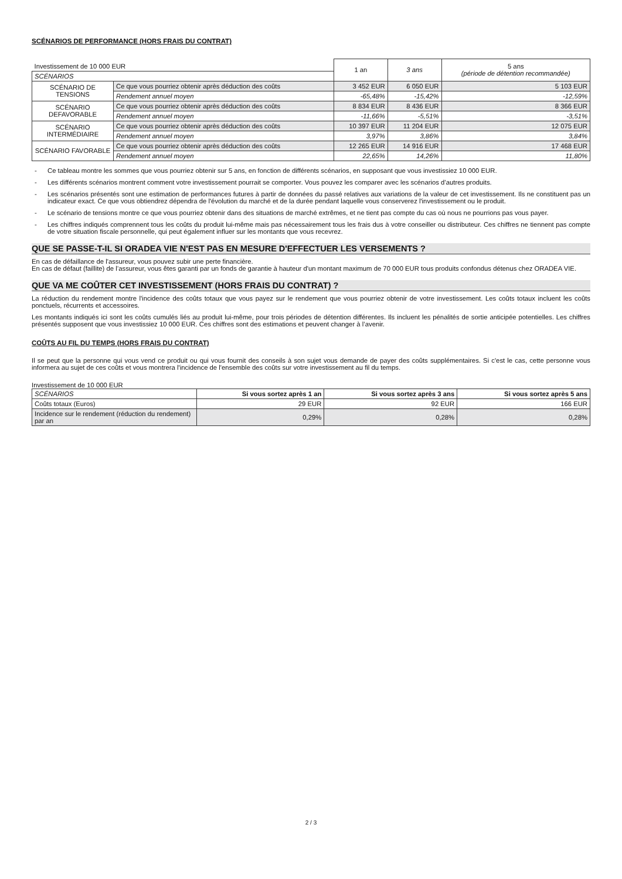SCÉNARIOS DE PERFORMANCE (HORS FRAIS DU CONTRAT)
| Investissement de 10 000 EUR | | 1 an | 3 ans | 5 ans (période de détention recommandée) |
| SCÉNARIOS | | | | |
| SCÉNARIO DE TENSIONS | Ce que vous pourriez obtenir après déduction des coûts | 3 452 EUR | 6 050 EUR | 5 103 EUR |
| | Rendement annuel moyen | -65,48% | -15,42% | -12,59% |
| SCÉNARIO DEFAVORABLE | Ce que vous pourriez obtenir après déduction des coûts | 8 834 EUR | 8 436 EUR | 8 366 EUR |
| | Rendement annuel moyen | -11,66% | -5,51% | -3,51% |
| SCÉNARIO INTERMÉDIAIRE | Ce que vous pourriez obtenir après déduction des coûts | 10 397 EUR | 11 204 EUR | 12 075 EUR |
| | Rendement annuel moyen | 3,97% | 3,86% | 3,84% |
| SCÉNARIO FAVORABLE | Ce que vous pourriez obtenir après déduction des coûts | 12 265 EUR | 14 916 EUR | 17 468 EUR |
| | Rendement annuel moyen | 22,65% | 14,26% | 11,80% |
- Ce tableau montre les sommes que vous pourriez obtenir sur 5 ans, en fonction de différents scénarios, en supposant que vous investissiez 10 000 EUR.
- Les différents scénarios montrent comment votre investissement pourrait se comporter. Vous pouvez les comparer avec les scénarios d’autres produits.
- Les scénarios présentés sont une estimation de performances futures à partir de données du passé relatives aux variations de la valeur de cet investissement. Ils ne constituent pas un indicateur exact. Ce que vous obtiendrez dépendra de l'évolution du marché et de la durée pendant laquelle vous conserverez l'investissement ou le produit.
- Le scénario de tensions montre ce que vous pourriez obtenir dans des situations de marché extrêmes, et ne tient pas compte du cas où nous ne pourrions pas vous payer.
- Les chiffres indiqués comprennent tous les coûts du produit lui-même mais pas nécessairement tous les frais dus à votre conseiller ou distributeur. Ces chiffres ne tiennent pas compte de votre situation fiscale personnelle, qui peut également influer sur les montants que vous recevrez.
QUE SE PASSE-T-IL SI ORADEA VIE N'EST PAS EN MESURE D'EFFECTUER LES VERSEMENTS ?
En cas de défaillance de l'assureur, vous pouvez subir une perte financière.
En cas de défaut (faillite) de l’assureur, vous êtes garanti par un fonds de garantie à hauteur d'un montant maximum de 70 000 EUR tous produits confondus détenus chez ORADEA VIE.
QUE VA ME COÛTER CET INVESTISSEMENT (HORS FRAIS DU CONTRAT) ?
La réduction du rendement montre l'incidence des coûts totaux que vous payez sur le rendement que vous pourriez obtenir de votre investissement. Les coûts totaux incluent les coûts ponctuels, récurrents et accessoires.
Les montants indiqués ici sont les coûts cumulés liés au produit lui-même, pour trois périodes de détention différentes. Ils incluent les pénalités de sortie anticipée potentielles. Les chiffres présentés supposent que vous investissiez 10 000 EUR. Ces chiffres sont des estimations et peuvent changer à l’avenir.
COÛTS AU FIL DU TEMPS (HORS FRAIS DU CONTRAT)
Il se peut que la personne qui vous vend ce produit ou qui vous fournit des conseils à son sujet vous demande de payer des coûts supplémentaires. Si c'est le cas, cette personne vous informera au sujet de ces coûts et vous montrera l'incidence de l'ensemble des coûts sur votre investissement au fil du temps.
Investissement de 10 000 EUR
| SCÉNARIOS | Si vous sortez après 1 an | Si vous sortez après 3 ans | Si vous sortez après 5 ans |
| Coûts totaux (Euros) | 29 EUR | 92 EUR | 166 EUR |
| Incidence sur le rendement (réduction du rendement) par an | 0,29% | 0,28% | 0,28% |
2 / 3